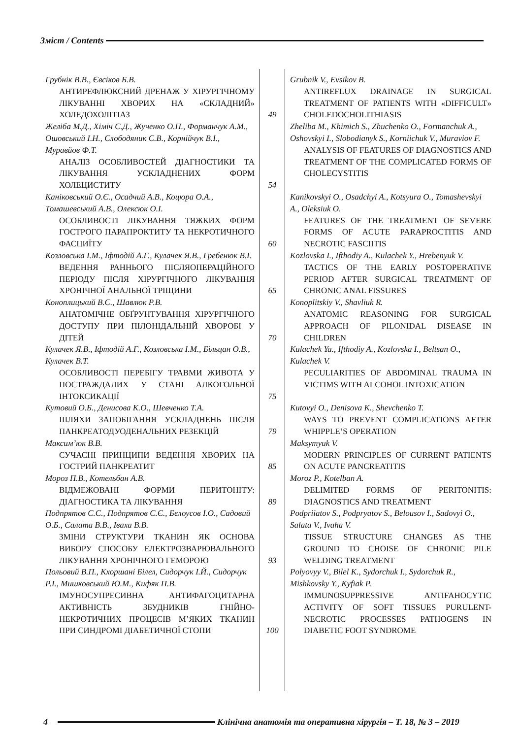Зміст / Contents
| Грубнік В.В., Євсіков Б.В. АНТИРЕФЛЮКСНИЙ ДРЕНАЖ У ХІРУРГІЧНОМУ ЛІКУВАННІ ХВОРИХ НА «СКЛАДНИЙ» ХОЛЕДОХОЛІТІАЗ | 49 | Grubnik V., Evsikov B. ANTIREFLUX DRAINAGE IN SURGICAL TREATMENT OF PATIENTS WITH «DIFFICULT» CHOLEDOCHOLITHIASIS |
| Желіба М.Д., Хіміч С.Д., Жученко О.П., Форманчук А.М., Ошовський І.Н., Слободяник С.В., Корнійчук В.І., Муравйов Ф.Т. АНАЛІЗ ОСОБЛИВОСТЕЙ ДІАГНОСТИКИ ТА ЛІКУВАННЯ УСКЛАДНЕНИХ ФОРМ ХОЛЕЦИСТИТУ | 54 | Zheliba M., Khimich S., Zhuchenko O., Formanchuk A., Oshovskyi I., Slobodianyk S., Korniichuk V., Muraviov F. ANALYSIS OF FEATURES OF DIAGNOSTICS AND TREATMENT OF THE COMPLICATED FORMS OF CHOLECYSTITIS |
| Каніковський О.Є., Осадчий А.В., Коцюра О.А., Томашевський А.В., Олексюк О.І. ОСОБЛИВОСТІ ЛІКУВАННЯ ТЯЖКИХ ФОРМ ГОСТРОГО ПАРАПРОКТИТУ ТА НЕКРОТИЧНОГО ФАСЦИЇТУ | 60 | Kanikovskyi O., Osadchyi A., Kotsyura O., Tomashevskyi A., Oleksiuk O. FEATURES OF THE TREATMENT OF SEVERE FORMS OF ACUTE PARAPROCTITIS AND NECROTIC FASCIITIS |
| Козловська І.М., Іфтодій А.Г., Кулачек Я.В., Гребенюк В.І. ВЕДЕННЯ РАННЬОГО ПІСЛЯОПЕРАЦІЙНОГО ПЕРІОДУ ПІСЛЯ ХІРУРГІЧНОГО ЛІКУВАННЯ ХРОНІЧНОЇ АНАЛЬНОЇ ТРІЩИНИ | 65 | Kozlovska I., Ifthodiy A., Kulachek Y., Hrebenyuk V. TACTICS OF THE EARLY POSTOPERATIVE PERIOD AFTER SURGICAL TREATMENT OF CHRONIC ANAL FISSURES |
| Коноплицький В.С., Шавлюк Р.В. АНАТОМІЧНЕ ОБҐРУНТУВАННЯ ХІРУРГІЧНОГО ДОСТУПУ ПРИ ПІЛОНІДАЛЬНІЙ ХВОРОБІ У ДІТЕЙ | 70 | Konoplitskiy V., Shavliuk R. ANATOMIC REASONING FOR SURGICAL APPROACH OF PILONIDAL DISEASE IN CHILDREN |
| Кулачек Я.В., Іфтодій А.Г., Козловська І.М., Більцан О.В., Кулачек В.Т. ОСОБЛИВОСТІ ПЕРЕБІГУ ТРАВМИ ЖИВОТА У ПОСТРАЖДАЛИХ У СТАНІ АЛКОГОЛЬНОЇ ІНТОКСИКАЦІЇ | 75 | Kulachek Ya., Ifthodiy A., Kozlovska I., Beltsan O., Kulachek V. PECULIARITIES OF ABDOMINAL TRAUMA IN VICTIMS WITH ALCOHOL INTOXICATION |
| Кутовий О.Б., Денисова К.О., Шевченко Т.А. ШЛЯХИ ЗАПОБІГАННЯ УСКЛАДНЕНЬ ПІСЛЯ ПАНКРЕАТОДУОДЕНАЛЬНИХ РЕЗЕКЦІЙ | 79 | Kutovyi O., Denisova K., Shevchenko T. WAYS TO PREVENT COMPLICATIONS AFTER WHIPPLE’S OPERATION |
| Максим’юк В.В. СУЧАСНІ ПРИНЦИПИ ВЕДЕННЯ ХВОРИХ НА ГОСТРИЙ ПАНКРЕАТИТ | 85 | Maksymyuk V. MODERN PRINCIPLES OF CURRENT PATIENTS ON ACUTE PANCREATITIS |
| Мороз П.В., Котельбан А.В. ВІДМЕЖОВАНІ ФОРМИ ПЕРИТОНІТУ: ДІАГНОСТИКА ТА ЛІКУВАННЯ | 89 | Moroz P., Kotelban A. DELIMITED FORMS OF PERITONITIS: DIAGNOSTICS AND TREATMENT |
| Подпрятов С.С., Подпрятов С.Є., Бєлоусов І.О., Садовий О.Б., Салата В.В., Іваха В.В. ЗМІНИ СТРУКТУРИ ТКАНИН ЯК ОСНОВА ВИБОРУ СПОСОБУ ЕЛЕКТРОЗВАРЮВАЛЬНОГО ЛІКУВАННЯ ХРОНІЧНОГО ГЕМОРОЮ | 93 | Podpriiatov S., Podpryatov S., Belousov I., Sadovyi O., Salata V., Ivaha V. TISSUE STRUCTURE CHANGES AS THE GROUND TO CHOISE OF CHRONIC PILE WELDING TREATMENT |
| Польовий В.П., Кхоршані Білел, Сидорчук І.Й., Сидорчук Р.І., Мишковський Ю.М., Кифяк П.В. ІМУНОСУПРЕСИВНА АНТИФАГОЦИТАРНА АКТИВНІСТЬ ЗБУДНИКІВ ГНІЙНО-НЕКРОТИЧНИХ ПРОЦЕСІВ М’ЯКИХ ТКАНИН ПРИ СИНДРОМІ ДІАБЕТИЧНОЇ СТОПИ | 100 | Polyovyy V., Bilel K., Sydorchuk I., Sydorchuk R., Mishkovsky Y., Kyfiak P. IMMUNOSUPPRESSIVE ANTIFAHOCYTIC ACTIVITY OF SOFT TISSUES PURULENT-NECROTIC PROCESSES PATHOGENS IN DIABETIC FOOT SYNDROME |
4 Клінічна анатомія та оперативна хірургія – Т. 18, № 3 – 2019